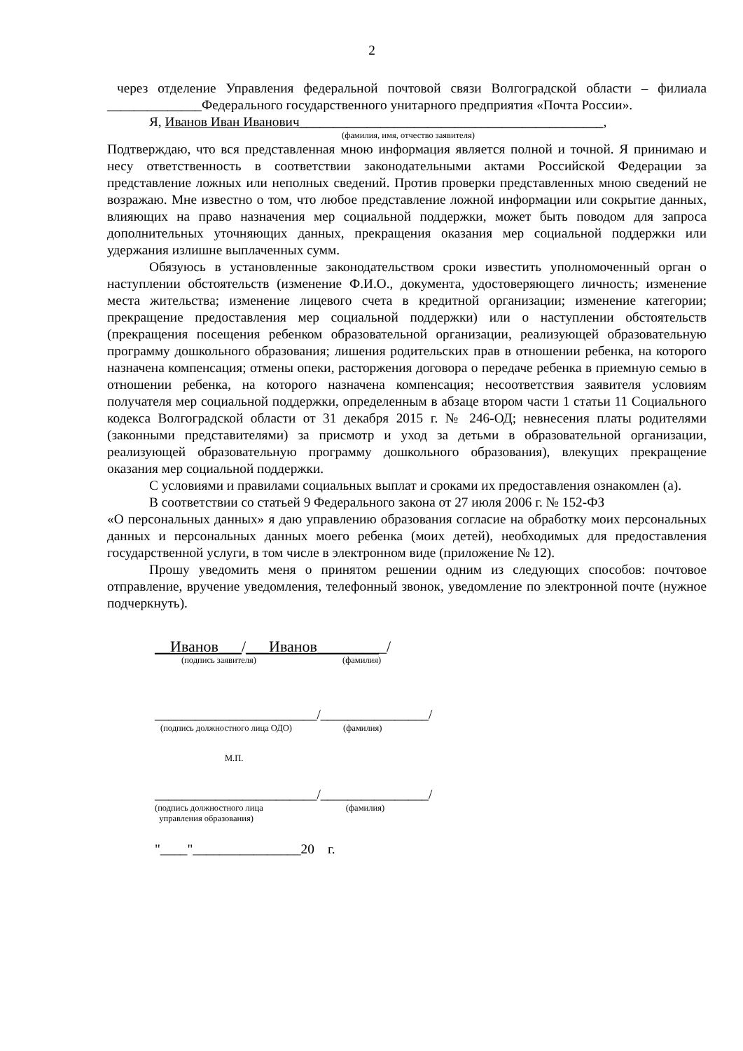2
через отделение Управления федеральной почтовой связи Волгоградской области – филиала ______________Федерального государственного унитарного предприятия «Почта России».
Я, Иванов Иван Иванович_____________________________________________,
(фамилия, имя, отчество заявителя)
Подтверждаю, что вся представленная мною информация является полной и точной. Я принимаю и несу ответственность в соответствии законодательными актами Российской Федерации за представление ложных или неполных сведений. Против проверки представленных мною сведений не возражаю. Мне известно о том, что любое представление ложной информации или сокрытие данных, влияющих на право назначения мер социальной поддержки, может быть поводом для запроса дополнительных уточняющих данных, прекращения оказания мер социальной поддержки или удержания излишне выплаченных сумм.
Обязуюсь в установленные законодательством сроки известить уполномоченный орган о наступлении обстоятельств (изменение Ф.И.О., документа, удостоверяющего личность; изменение места жительства; изменение лицевого счета в кредитной организации; изменение категории; прекращение предоставления мер социальной поддержки) или о наступлении обстоятельств (прекращения посещения ребенком образовательной организации, реализующей образовательную программу дошкольного образования; лишения родительских прав в отношении ребенка, на которого назначена компенсация; отмены опеки, расторжения договора о передаче ребенка в приемную семью в отношении ребенка, на которого назначена компенсация; несоответствия заявителя условиям получателя мер социальной поддержки, определенным в абзаце втором части 1 статьи 11 Социального кодекса Волгоградской области от 31 декабря 2015 г. № 246-ОД; невнесения платы родителями (законными представителями) за присмотр и уход за детьми в образовательной организации, реализующей образовательную программу дошкольного образования), влекущих прекращение оказания мер социальной поддержки.
С условиями и правилами социальных выплат и сроками их предоставления ознакомлен (а).
В соответствии со статьей 9 Федерального закона от 27 июля 2006 г. № 152-ФЗ
«О персональных данных» я даю управлению образования согласие на обработку моих персональных данных и персональных данных моего ребенка (моих детей), необходимых для предоставления государственной услуги, в том числе в электронном виде (приложение № 12).
Прошу уведомить меня о принятом решении одним из следующих способов: почтовое отправление, вручение уведомления, телефонный звонок, уведомление по электронной почте (нужное подчеркнуть).
__Иванов___/___Иванов_________/
(подпись заявителя) (фамилия)
________________________/________________/
(подпись должностного лица ОДО) (фамилия)
М.П.
________________________/________________/
(подпись должностного лица (фамилия)
управления образования)
"____"________________20 г.